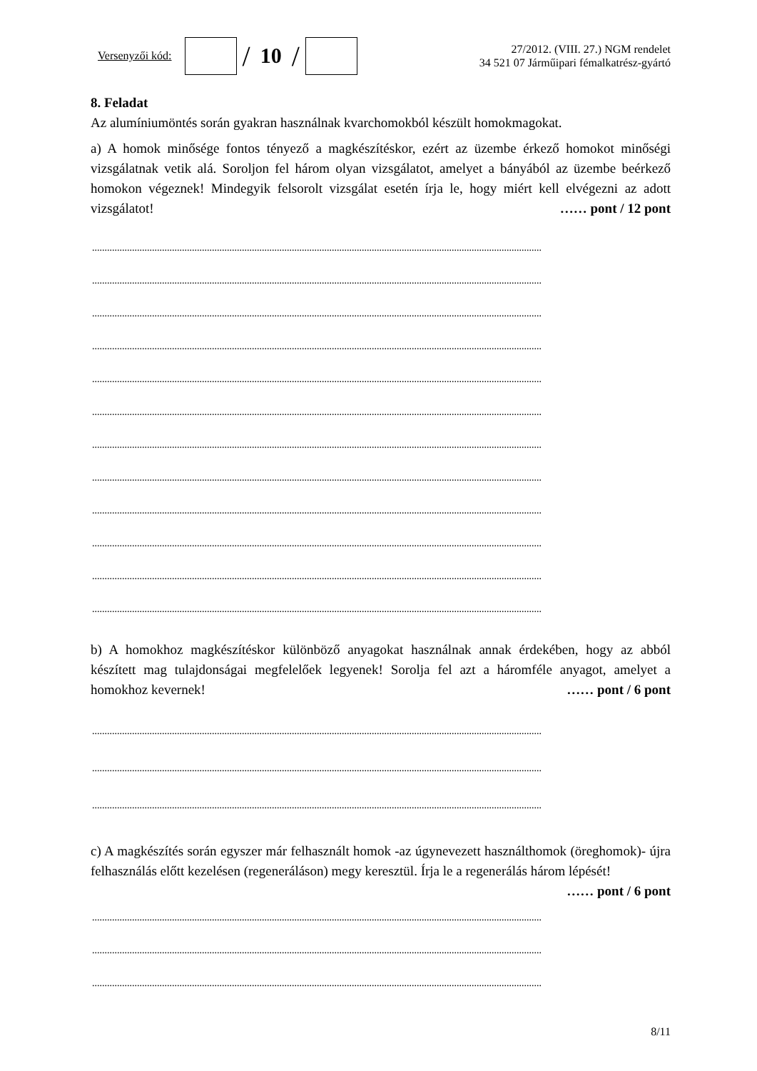Versenyzői kód:
/ 10 /
27/2012. (VIII. 27.) NGM rendelet
34 521 07 Járműipari fémalkatrész-gyártó
8. Feladat
Az alumíniumöntés során gyakran használnak kvarchomokból készült homokmagokat.
a) A homok minősége fontos tényező a magkészítéskor, ezért az üzembe érkező homokot minőségi vizsgálatnak vetik alá. Soroljon fel három olyan vizsgálatot, amelyet a bányából az üzembe beérkező homokon végeznek! Mindegyik felsorolt vizsgálat esetén írja le, hogy miért kell elvégezni az adott vizsgálatot! …… pont / 12 pont
....................................................................................................................................................................................
....................................................................................................................................................................................
....................................................................................................................................................................................
....................................................................................................................................................................................
....................................................................................................................................................................................
....................................................................................................................................................................................
....................................................................................................................................................................................
....................................................................................................................................................................................
....................................................................................................................................................................................
....................................................................................................................................................................................
....................................................................................................................................................................................
....................................................................................................................................................................................
b) A homokhoz magkészítéskor különböző anyagokat használnak annak érdekében, hogy az abból készített mag tulajdonságai megfelelőek legyenek! Sorolja fel azt a háromféle anyagot, amelyet a homokhoz kevernek! …… pont / 6 pont
....................................................................................................................................................................................
....................................................................................................................................................................................
....................................................................................................................................................................................
c) A magkészítés során egyszer már felhasznált homok -az úgynevezett használthomok (öreghomok)- újra felhasználás előtt kezelésen (regeneráláson) megy keresztül. Írja le a regenerálás három lépését! …… pont / 6 pont
....................................................................................................................................................................................
....................................................................................................................................................................................
....................................................................................................................................................................................
8/11